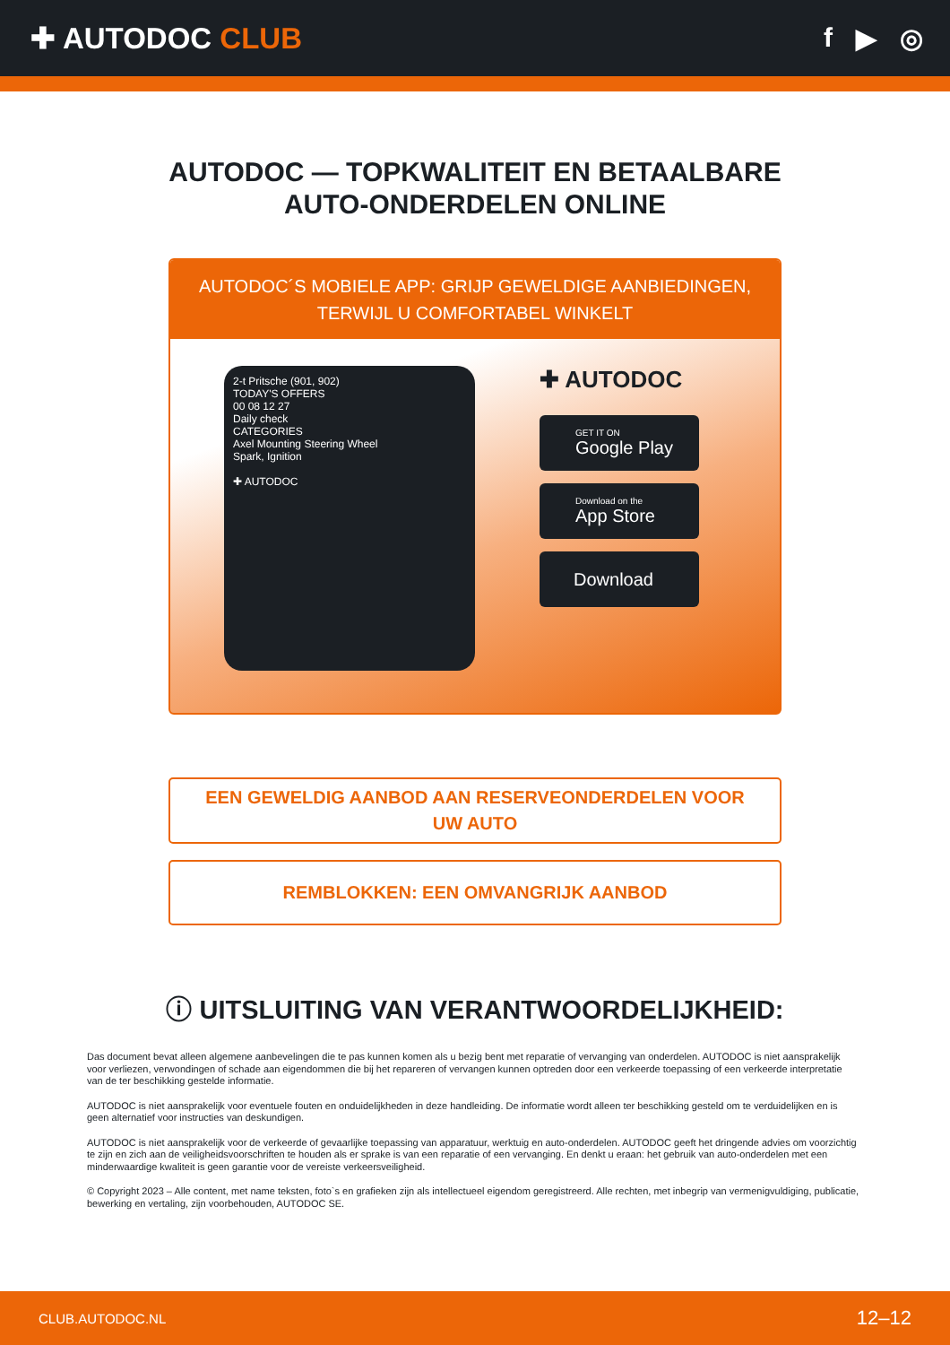✚ AUTODOC CLUB f ▶ ◎
AUTODOC — TOPKWALITEIT EN BETAALBARE AUTO-ONDERDELEN ONLINE
AUTODOC´S MOBIELE APP: GRIJP GEWELDIGE AANBIEDINGEN, TERWIJL U COMFORTABEL WINKELT
2-t Pritsche (901, 902)
TODAY'S OFFERS
00 08 12 27
Daily check
CATEGORIES
Axel Mounting Steering Wheel
Spark, Ignition
✚ AUTODOC
✚ AUTODOC
GET IT ON
Google Play
Download on the
App Store
Download
EEN GEWELDIG AANBOD AAN RESERVEONDERDELEN VOOR UW AUTO
REMBLOKKEN: EEN OMVANGRIJK AANBOD
ⓘ UITSLUITING VAN VERANTWOORDELIJKHEID:
Das document bevat alleen algemene aanbevelingen die te pas kunnen komen als u bezig bent met reparatie of vervanging van onderdelen. AUTODOC is niet aansprakelijk voor verliezen, verwondingen of schade aan eigendommen die bij het repareren of vervangen kunnen optreden door een verkeerde toepassing of een verkeerde interpretatie van de ter beschikking gestelde informatie.
AUTODOC is niet aansprakelijk voor eventuele fouten en onduidelijkheden in deze handleiding. De informatie wordt alleen ter beschikking gesteld om te verduidelijken en is geen alternatief voor instructies van deskundigen.
AUTODOC is niet aansprakelijk voor de verkeerde of gevaarlijke toepassing van apparatuur, werktuig en auto-onderdelen. AUTODOC geeft het dringende advies om voorzichtig te zijn en zich aan de veiligheidsvoorschriften te houden als er sprake is van een reparatie of een vervanging. En denkt u eraan: het gebruik van auto-onderdelen met een minderwaardige kwaliteit is geen garantie voor de vereiste verkeersveiligheid.
© Copyright 2023 – Alle content, met name teksten, foto`s en grafieken zijn als intellectueel eigendom geregistreerd. Alle rechten, met inbegrip van vermenigvuldiging, publicatie, bewerking en vertaling, zijn voorbehouden, AUTODOC SE.
CLUB.AUTODOC.NL 12–12